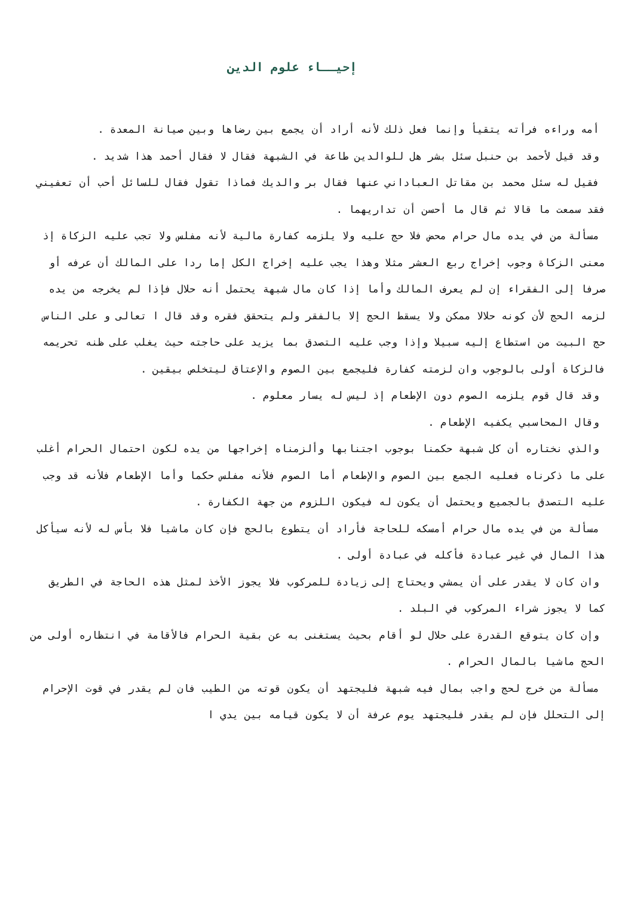إحيــاء علوم الدين
أمه وراءه فرأته يتقيأ وإنما فعل ذلك لأنه أراد أن يجمع بين رضاها وبين صيانة المعدة .
وقد قيل لأحمد بن حنبل سئل بشر هل للوالدين طاعة في الشبهة فقال لا فقال أحمد هذا شديد .
فقيل له سئل محمد بن مقاتل العباداني عنها فقال بر والديك فماذا تقول فقال للسائل أحب أن تعفيني فقد سمعت ما قالا ثم قال ما أحسن أن تداريهما .
مسألة من في يده مال حرام محض فلا حج عليه ولا يلزمه كفارة مالية لأنه مفلس ولا تجب عليه الزكاة إذ معنى الزكاة وجوب إخراج ربع العشر مثلا وهذا يجب عليه إخراج الكل إما ردا على المالك أن عرفه أو صرفا إلى الفقراء إن لم يعرف المالك وأما إذا كان مال شبهة يحتمل أنه حلال فإذا لم يخرجه من يده لزمه الحج لأن كونه حلالا ممكن ولا يسقط الحج إلا بالفقر ولم يتحقق فقره وقد قال ا تعالى و على الناس حج البيت من استطاع إليه سبيلا وإذا وجب عليه التصدق بما يزيد على حاجته حيث يغلب على ظنه تحريمه فالزكاة أولى بالوجوب وان لزمته كفارة فليجمع بين الصوم والإعتاق ليتخلص بيقين .
وقد قال قوم يلزمه الصوم دون الإطعام إذ ليس له يسار معلوم .
وقال المحاسبي يكفيه الإطعام .
والذي نختاره أن كل شبهة حكمنا بوجوب اجتنابها وألزمناه إخراجها من يده لكون احتمال الحرام أغلب على ما ذكرناه فعليه الجمع بين الصوم والإطعام أما الصوم فلأنه مفلس حكما وأما الإطعام فلأنه قد وجب عليه التصدق بالجميع ويحتمل أن يكون له فيكون اللزوم من جهة الكفارة .
مسألة من في يده مال حرام أمسكه للحاجة فأراد أن يتطوع بالحج فإن كان ماشيا فلا بأس له لأنه سيأكل هذا المال في غير عبادة فأكله في عبادة أولى .
وان كان لا يقدر على أن يمشي ويحتاج إلى زيادة للمركوب فلا يجوز الأخذ لمثل هذه الحاجة في الطريق كما لا يجوز شراء المركوب في البلد .
وإن كان يتوقع القدرة على حلال لو أقام بحيث يستغنى به عن بقية الحرام فالأقامة في انتظاره أولى من الحج ماشيا بالمال الحرام .
مسألة من خرج لحج واجب بمال فيه شبهة فليجتهد أن يكون قوته من الطيب فان لم يقدر في قوت الإحرام إلى التحلل فإن لم يقدر فليجتهد يوم عرفة أن لا يكون قيامه بين يدي ا